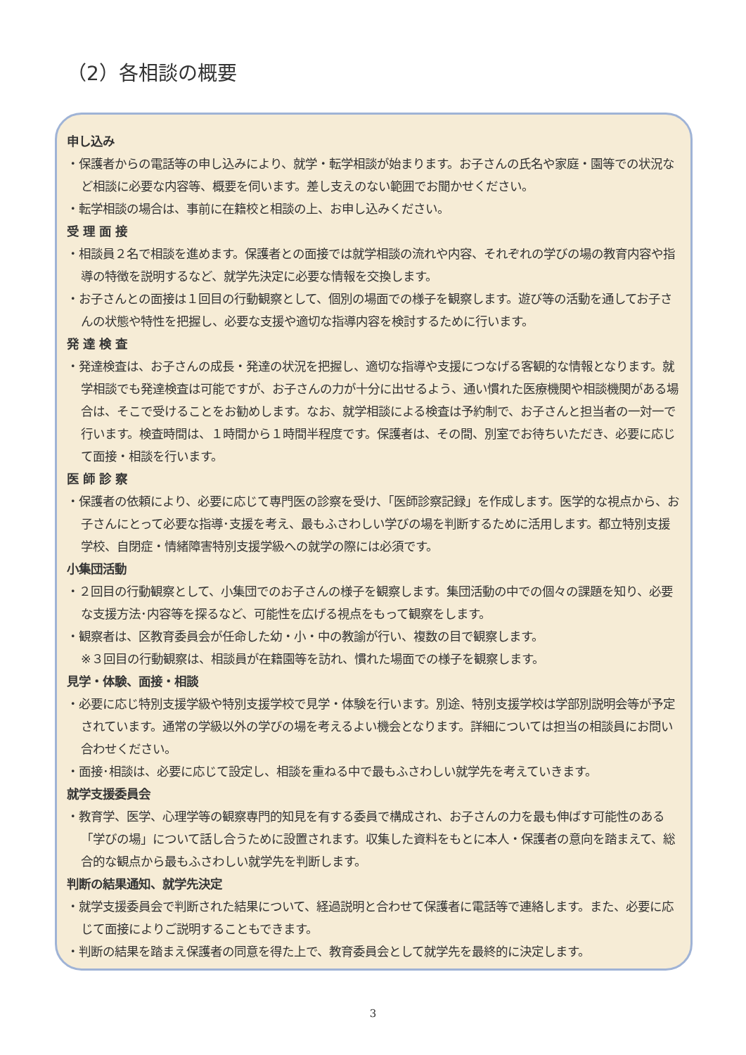（2）各相談の概要
申し込み
・保護者からの電話等の申し込みにより、就学・転学相談が始まります。お子さんの氏名や家庭・園等での状況など相談に必要な内容等、概要を伺います。差し支えのない範囲でお聞かせください。
・転学相談の場合は、事前に在籍校と相談の上、お申し込みください。
受 理 面 接
・相談員２名で相談を進めます。保護者との面接では就学相談の流れや内容、それぞれの学びの場の教育内容や指導の特徴を説明するなど、就学先決定に必要な情報を交換します。
・お子さんとの面接は１回目の行動観察として、個別の場面での様子を観察します。遊び等の活動を通してお子さんの状態や特性を把握し、必要な支援や適切な指導内容を検討するために行います。
発 達 検 査
・発達検査は、お子さんの成長・発達の状況を把握し、適切な指導や支援につなげる客観的な情報となります。就学相談でも発達検査は可能ですが、お子さんの力が十分に出せるよう、通い慣れた医療機関や相談機関がある場合は、そこで受けることをお勧めします。なお、就学相談による検査は予約制で、お子さんと担当者の一対一で行います。検査時間は、１時間から１時間半程度です。保護者は、その間、別室でお待ちいただき、必要に応じて面接・相談を行います。
医 師 診 察
・保護者の依頼により、必要に応じて専門医の診察を受け、「医師診察記録」を作成します。医学的な視点から、お子さんにとって必要な指導･支援を考え、最もふさわしい学びの場を判断するために活用します。都立特別支援学校、自閉症・情緒障害特別支援学級への就学の際には必須です。
小集団活動
・２回目の行動観察として、小集団でのお子さんの様子を観察します。集団活動の中での個々の課題を知り、必要な支援方法･内容等を探るなど、可能性を広げる視点をもって観察をします。
・観察者は、区教育委員会が任命した幼・小・中の教諭が行い、複数の目で観察します。
※３回目の行動観察は、相談員が在籍園等を訪れ、慣れた場面での様子を観察します。
見学・体験、面接・相談
・必要に応じ特別支援学級や特別支援学校で見学・体験を行います。別途、特別支援学校は学部別説明会等が予定されています。通常の学級以外の学びの場を考えるよい機会となります。詳細については担当の相談員にお問い合わせください。
・面接･相談は、必要に応じて設定し、相談を重ねる中で最もふさわしい就学先を考えていきます。
就学支援委員会
・教育学、医学、心理学等の観察専門的知見を有する委員で構成され、お子さんの力を最も伸ばす可能性のある「学びの場」について話し合うために設置されます。収集した資料をもとに本人・保護者の意向を踏まえて、総合的な観点から最もふさわしい就学先を判断します。
判断の結果通知、就学先決定
・就学支援委員会で判断された結果について、経過説明と合わせて保護者に電話等で連絡します。また、必要に応じて面接によりご説明することもできます。
・判断の結果を踏まえ保護者の同意を得た上で、教育委員会として就学先を最終的に決定します。
3